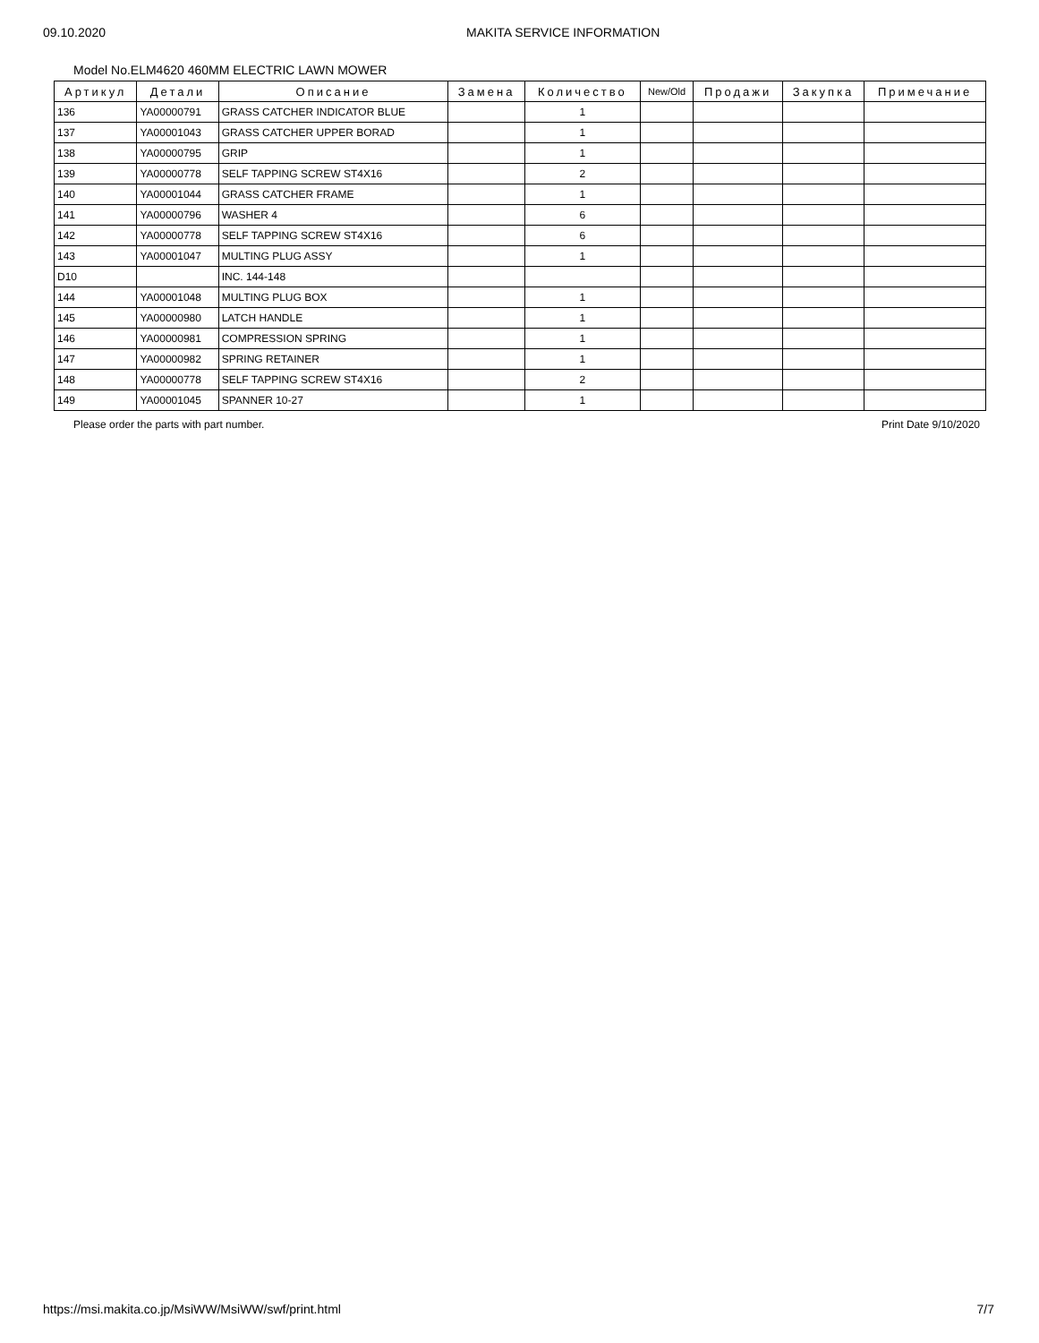09.10.2020 MAKITA SERVICE INFORMATION
Model No.ELM4620 460MM ELECTRIC LAWN MOWER
| Артикул | Детали | Описание | Замена | Количество | New/Old | Продажи | Закупка | Примечание |
| --- | --- | --- | --- | --- | --- | --- | --- | --- |
| 136 | YA00000791 | GRASS CATCHER INDICATOR BLUE | | 1 | | | | |
| 137 | YA00001043 | GRASS CATCHER UPPER BORAD | | 1 | | | | |
| 138 | YA00000795 | GRIP | | 1 | | | | |
| 139 | YA00000778 | SELF TAPPING SCREW ST4X16 | | 2 | | | | |
| 140 | YA00001044 | GRASS CATCHER FRAME | | 1 | | | | |
| 141 | YA00000796 | WASHER 4 | | 6 | | | | |
| 142 | YA00000778 | SELF TAPPING SCREW ST4X16 | | 6 | | | | |
| 143 | YA00001047 | MULTING PLUG ASSY | | 1 | | | | |
| D10 | | INC. 144-148 | | | | | | |
| 144 | YA00001048 | MULTING PLUG BOX | | 1 | | | | |
| 145 | YA00000980 | LATCH HANDLE | | 1 | | | | |
| 146 | YA00000981 | COMPRESSION SPRING | | 1 | | | | |
| 147 | YA00000982 | SPRING RETAINER | | 1 | | | | |
| 148 | YA00000778 | SELF TAPPING SCREW ST4X16 | | 2 | | | | |
| 149 | YA00001045 | SPANNER 10-27 | | 1 | | | | |
Please order the parts with part number. Print Date 9/10/2020
https://msi.makita.co.jp/MsiWW/MsiWW/swf/print.html 7/7